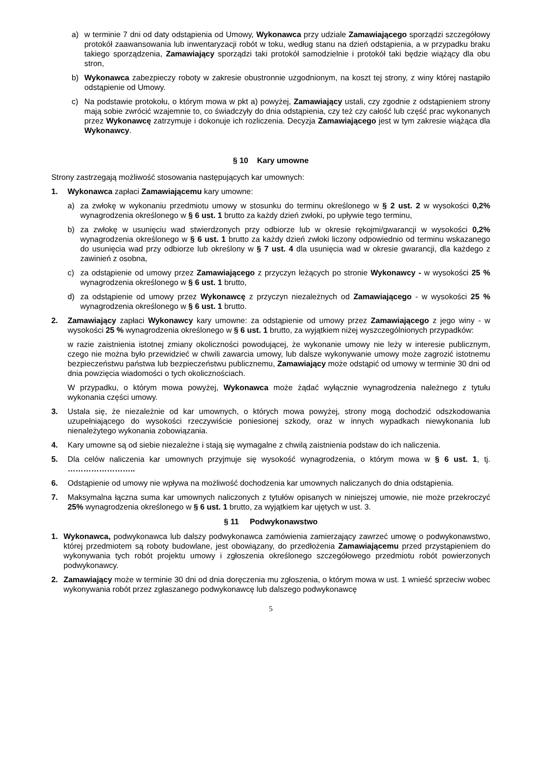a) w terminie 7 dni od daty odstąpienia od Umowy, Wykonawca przy udziale Zamawiającego sporządzi szczegółowy protokół zaawansowania lub inwentaryzacji robót w toku, według stanu na dzień odstąpienia, a w przypadku braku takiego sporządzenia, Zamawiający sporządzi taki protokół samodzielnie i protokół taki będzie wiążący dla obu stron,
b) Wykonawca zabezpieczy roboty w zakresie obustronnie uzgodnionym, na koszt tej strony, z winy której nastąpiło odstąpienie od Umowy.
c) Na podstawie protokołu, o którym mowa w pkt a) powyżej, Zamawiający ustali, czy zgodnie z odstąpieniem strony mają sobie zwrócić wzajemnie to, co świadczyły do dnia odstąpienia, czy też czy całość lub część prac wykonanych przez Wykonawcę zatrzymuje i dokonuje ich rozliczenia. Decyzja Zamawiającego jest w tym zakresie wiążąca dla Wykonawcy.
§ 10 Kary umowne
Strony zastrzegają możliwość stosowania następujących kar umownych:
1. Wykonawca zapłaci Zamawiającemu kary umowne:
a) za zwłokę w wykonaniu przedmiotu umowy w stosunku do terminu określonego w § 2 ust. 2 w wysokości 0,2% wynagrodzenia określonego w § 6 ust. 1 brutto za każdy dzień zwłoki, po upływie tego terminu,
b) za zwłokę w usunięciu wad stwierdzonych przy odbiorze lub w okresie rękojmi/gwarancji w wysokości 0,2% wynagrodzenia określonego w § 6 ust. 1 brutto za każdy dzień zwłoki liczony odpowiednio od terminu wskazanego do usunięcia wad przy odbiorze lub określony w § 7 ust. 4 dla usunięcia wad w okresie gwarancji, dla każdego z zawinień z osobna,
c) za odstąpienie od umowy przez Zamawiającego z przyczyn leżących po stronie Wykonawcy - w wysokości 25 % wynagrodzenia określonego w § 6 ust. 1 brutto,
d) za odstąpienie od umowy przez Wykonawcę z przyczyn niezależnych od Zamawiającego - w wysokości 25 % wynagrodzenia określonego w § 6 ust. 1 brutto.
2. Zamawiający zapłaci Wykonawcy kary umowne: za odstąpienie od umowy przez Zamawiającego z jego winy - w wysokości 25 % wynagrodzenia określonego w § 6 ust. 1 brutto, za wyjątkiem niżej wyszczególnionych przypadków:
w razie zaistnienia istotnej zmiany okoliczności powodującej, że wykonanie umowy nie leży w interesie publicznym, czego nie można było przewidzieć w chwili zawarcia umowy, lub dalsze wykonywanie umowy może zagrozić istotnemu bezpieczeństwu państwa lub bezpieczeństwu publicznemu, Zamawiający może odstąpić od umowy w terminie 30 dni od dnia powzięcia wiadomości o tych okolicznościach.
W przypadku, o którym mowa powyżej, Wykonawca może żądać wyłącznie wynagrodzenia należnego z tytułu wykonania części umowy.
3. Ustala się, że niezależnie od kar umownych, o których mowa powyżej, strony mogą dochodzić odszkodowania uzupełniającego do wysokości rzeczywiście poniesionej szkody, oraz w innych wypadkach niewykonania lub nienależytego wykonania zobowiązania.
4. Kary umowne są od siebie niezależne i stają się wymagalne z chwilą zaistnienia podstaw do ich naliczenia.
5. Dla celów naliczenia kar umownych przyjmuje się wysokość wynagrodzenia, o którym mowa w § 6 ust. 1, tj. ……………………..
6. Odstąpienie od umowy nie wpływa na możliwość dochodzenia kar umownych naliczanych do dnia odstąpienia.
7. Maksymalna łączna suma kar umownych naliczonych z tytułów opisanych w niniejszej umowie, nie może przekroczyć 25% wynagrodzenia określonego w § 6 ust. 1 brutto, za wyjątkiem kar ujętych w ust. 3.
§ 11 Podwykonawstwo
1. Wykonawca, podwykonawca lub dalszy podwykonawca zamówienia zamierzający zawrzeć umowę o podwykonawstwo, której przedmiotem są roboty budowlane, jest obowiązany, do przedłożenia Zamawiającemu przed przystąpieniem do wykonywania tych robót projektu umowy i zgłoszenia określonego szczegółowego przedmiotu robót powierzonych podwykonawcy.
2. Zamawiający może w terminie 30 dni od dnia doręczenia mu zgłoszenia, o którym mowa w ust. 1 wnieść sprzeciw wobec wykonywania robót przez zgłaszanego podwykonawcę lub dalszego podwykonawcę
5